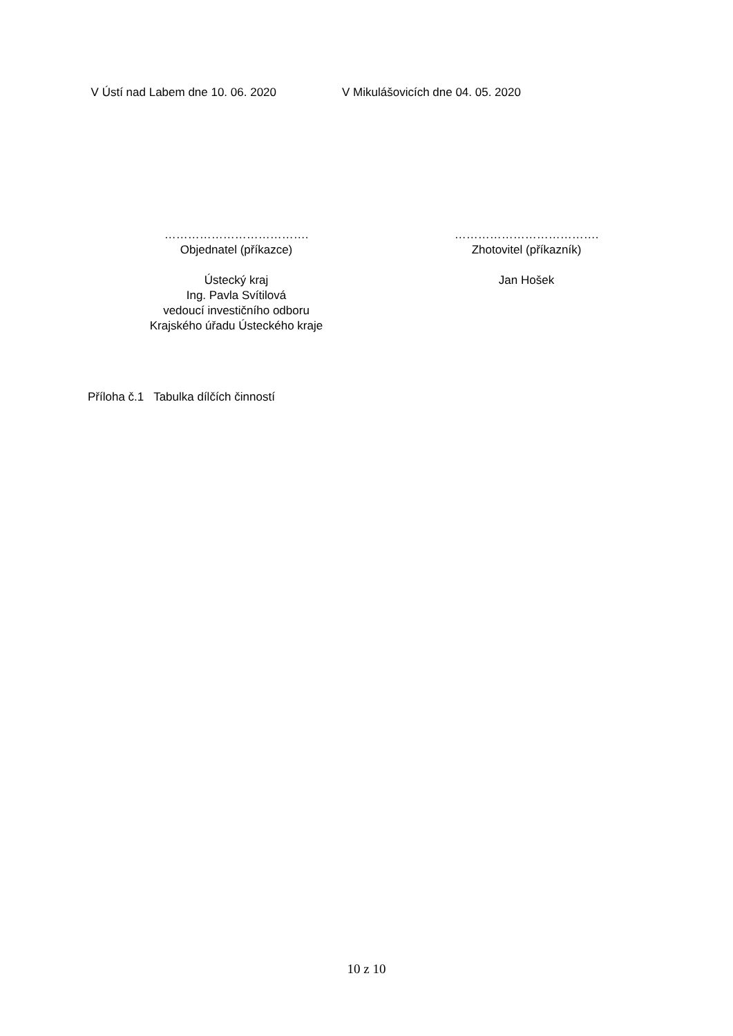V Ústí nad Labem dne 10. 06. 2020 V Mikulášovicích dne 04. 05. 2020
……………………………….
Objednatel (příkazce)
Ústecký kraj
Ing. Pavla Svítilová
vedoucí investičního odboru
Krajského úřadu Ústeckého kraje
……………………………….
Zhotovitel (příkazník)
Jan Hošek
Příloha č.1 Tabulka dílčích činností
10 z 10